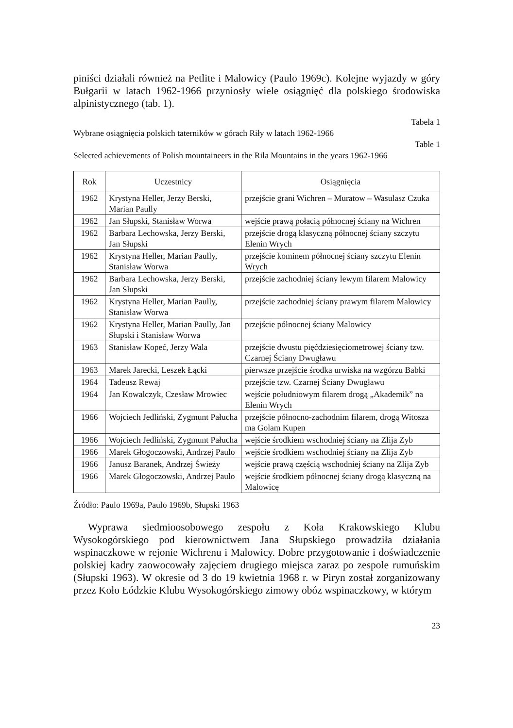piniści działali również na Petlite i Malowicy (Paulo 1969c). Kolejne wyjazdy w góry Bułgarii w latach 1962-1966 przyniosły wiele osiągnięć dla polskiego środowiska alpinistycznego (tab. 1).
Tabela 1
Wybrane osiągnięcia polskich taterników w górach Riły w latach 1962-1966
Table 1
Selected achievements of Polish mountaineers in the Rila Mountains in the years 1962-1966
| Rok | Uczestnicy | Osiągnięcia |
| --- | --- | --- |
| 1962 | Krystyna Heller, Jerzy Berski, Marian Paully | przejście grani Wichren – Muratow – Wasulasz Czuka |
| 1962 | Jan Słupski, Stanisław Worwa | wejście prawą połacią północnej ściany na Wichren |
| 1962 | Barbara Lechowska, Jerzy Berski, Jan Słupski | przejście drogą klasyczną północnej ściany szczytu Elenin Wrych |
| 1962 | Krystyna Heller, Marian Paully, Stanisław Worwa | przejście kominem północnej ściany szczytu Elenin Wrych |
| 1962 | Barbara Lechowska, Jerzy Berski, Jan Słupski | przejście zachodniej ściany lewym filarem Malowicy |
| 1962 | Krystyna Heller, Marian Paully, Stanisław Worwa | przejście zachodniej ściany prawym filarem Malowicy |
| 1962 | Krystyna Heller, Marian Paully, Jan Słupski i Stanisław Worwa | przejście północnej ściany Malowicy |
| 1963 | Stanisław Kopeć, Jerzy Wala | przejście dwustu pięćdziesięciometrowej ściany tzw. Czarnej Ściany Dwugławu |
| 1963 | Marek Jarecki, Leszek Łącki | pierwsze przejście środka urwiska na wzgórzu Babki |
| 1964 | Tadeusz Rewaj | przejście tzw. Czarnej Ściany Dwugławu |
| 1964 | Jan Kowalczyk, Czesław Mrowiec | wejście południowym filarem drogą „Akademik” na Elenin Wrych |
| 1966 | Wojciech Jedliński, Zygmunt Pałucha | przejście północno-zachodnim filarem, drogą Witosza ma Golam Kupen |
| 1966 | Wojciech Jedliński, Zygmunt Pałucha | wejście środkiem wschodniej ściany na Zlija Zyb |
| 1966 | Marek Głogoczowski, Andrzej Paulo | wejście środkiem wschodniej ściany na Zlija Zyb |
| 1966 | Janusz Baranek, Andrzej Świeży | wejście prawą częścią wschodniej ściany na Zlija Zyb |
| 1966 | Marek Głogoczowski, Andrzej Paulo | wejście środkiem północnej ściany drogą klasyczną na Malowicę |
Źródło: Paulo 1969a, Paulo 1969b, Słupski 1963
Wyprawa siedmioosobowego zespołu z Koła Krakowskiego Klubu Wysokogórskiego pod kierownictwem Jana Słupskiego prowadziła działania wspinaczkowe w rejonie Wichrenu i Malowicy. Dobre przygotowanie i doświadczenie polskiej kadry zaowocowały zajęciem drugiego miejsca zaraz po zespole rumuńskim (Słupski 1963). W okresie od 3 do 19 kwietnia 1968 r. w Piryn został zorganizowany przez Koło Łódzkie Klubu Wysokogórskiego zimowy obóz wspinaczkowy, w którym
23